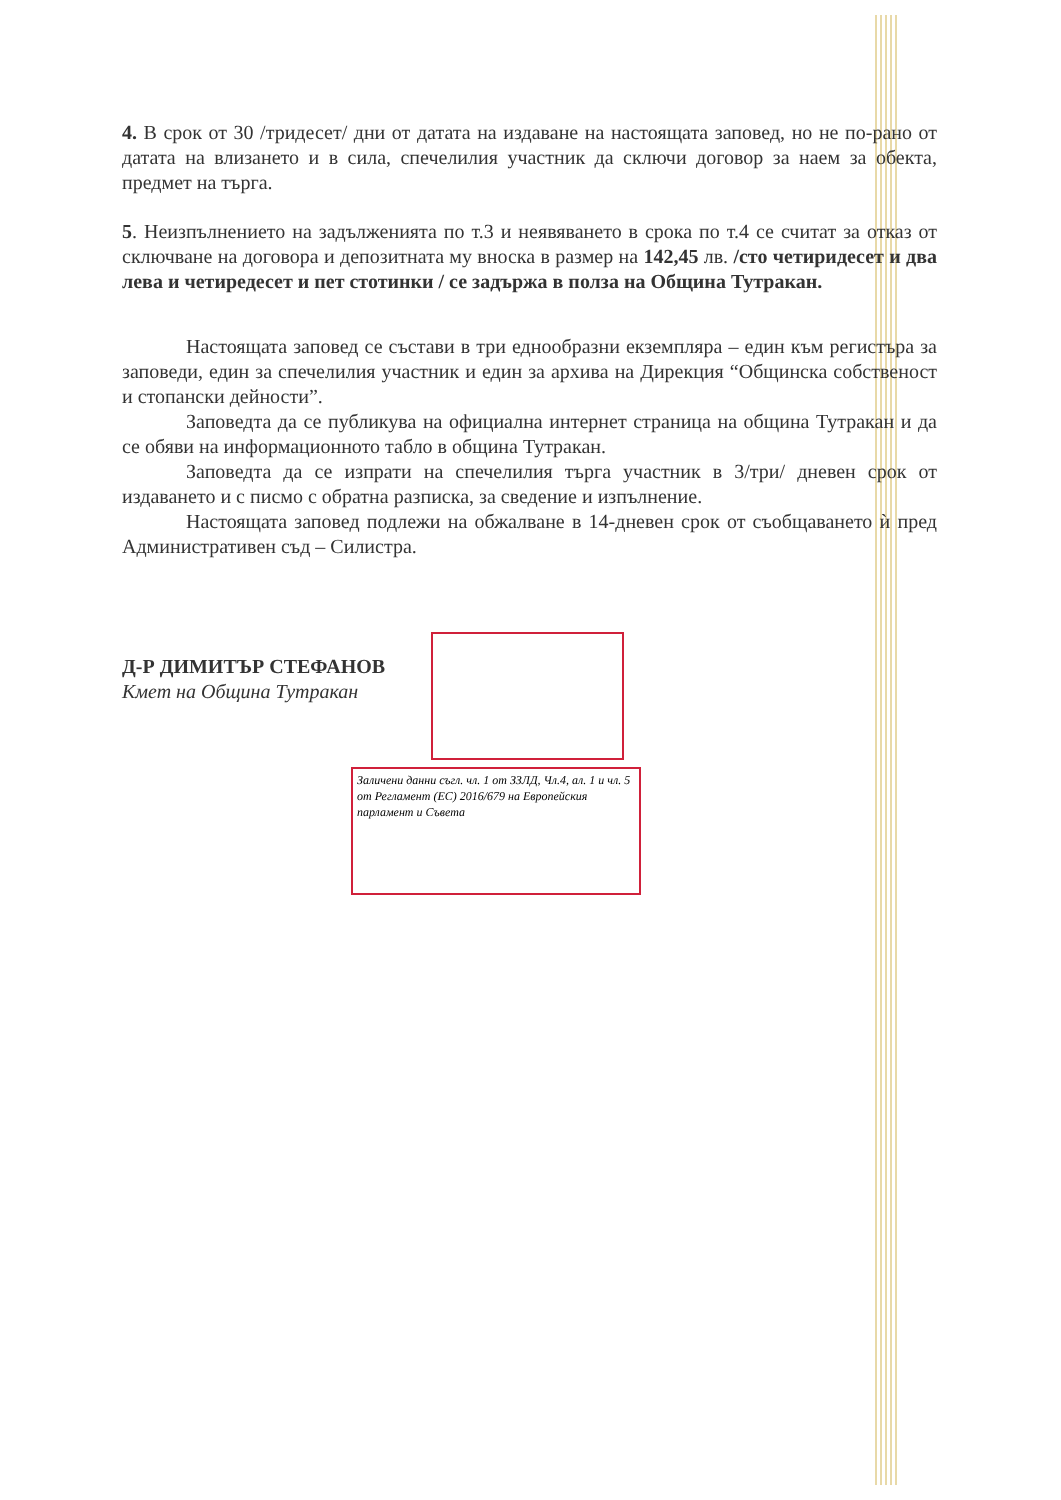4. В срок от 30 /тридесет/ дни от датата на издаване на настоящата заповед, но не по-рано от датата на влизането и в сила, спечелилия участник да сключи договор за наем за обекта, предмет на търга.
5. Неизпълнението на задълженията по т.3 и неявяването в срока по т.4 се считат за отказ от сключване на договора и депозитната му вноска в размер на 142,45 лв. /сто четиридесет и два лева и четиредесет и пет стотинки / се задържа в полза на Община Тутракан.
Настоящата заповед се състави в три еднообразни екземпляра – един към регистъра за заповеди, един за спечелилия участник и един за архива на Дирекция “Общинска собственост и стопански дейности”.
Заповедта да се публикува на официална интернет страница на община Тутракан и да се обяви на информационното табло в община Тутракан.
Заповедта да се изпрати на спечелилия търга участник в 3/три/ дневен срок от издаването и с писмо с обратна разписка, за сведение и изпълнение.
Настоящата заповед подлежи на обжалване в 14-дневен срок от съобщаването ѝ пред Административен съд – Силистра.
Д-Р ДИМИТЪР СТЕФАНОВ
Кмет на Община Тутракан
Заличени данни съгл. чл. 1 от ЗЗЛД, Чл.4, ал. 1 и чл. 5 от Регламент (ЕС) 2016/679 на Европейския парламент и Съвета